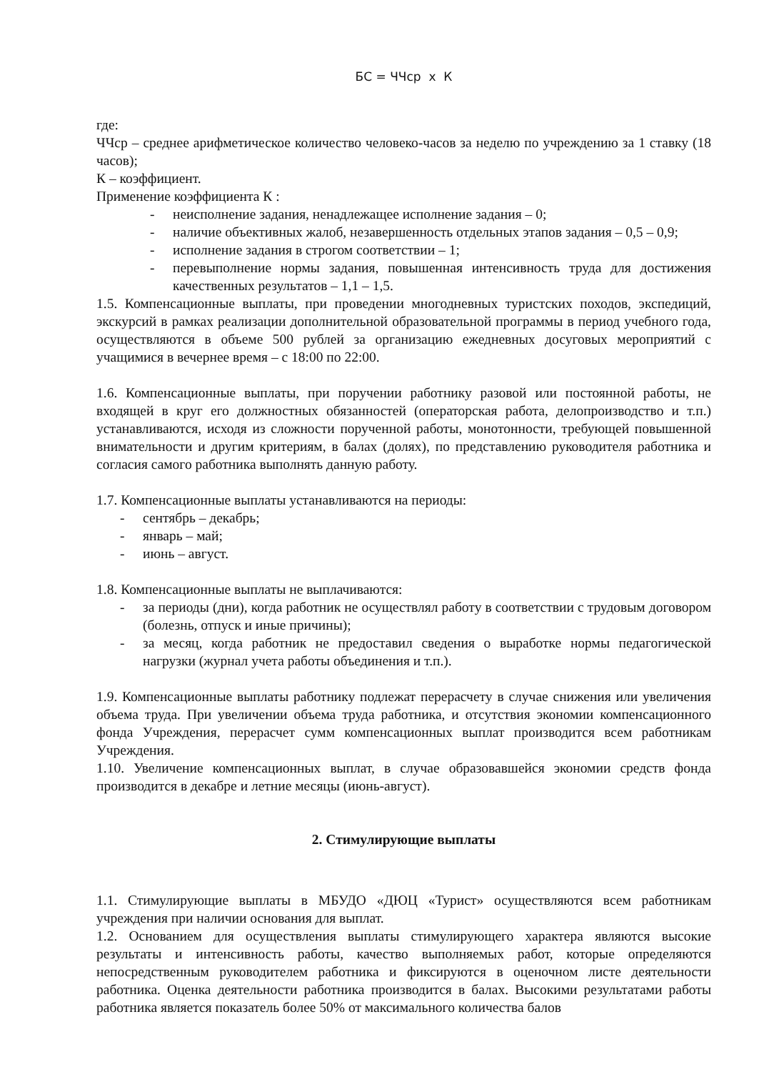БС = ЧЧср x К
где:
ЧЧср – среднее арифметическое количество человеко-часов за неделю по учреждению за 1 ставку (18 часов);
К – коэффициент.
Применение коэффициента К :
- неисполнение задания, ненадлежащее исполнение задания – 0;
- наличие объективных жалоб, незавершенность отдельных этапов задания – 0,5 – 0,9;
- исполнение задания в строгом соответствии – 1;
- перевыполнение нормы задания, повышенная интенсивность труда для достижения качественных результатов – 1,1 – 1,5.
1.5. Компенсационные выплаты, при проведении многодневных туристских походов, экспедиций, экскурсий в рамках реализации дополнительной образовательной программы в период учебного года, осуществляются в объеме 500 рублей за организацию ежедневных досуговых мероприятий с учащимися в вечернее время – с 18:00 по 22:00.
1.6. Компенсационные выплаты, при поручении работнику разовой или постоянной работы, не входящей в круг его должностных обязанностей (операторская работа, делопроизводство и т.п.) устанавливаются, исходя из сложности порученной работы, монотонности, требующей повышенной внимательности и другим критериям, в балах (долях), по представлению руководителя работника и согласия самого работника выполнять данную работу.
1.7. Компенсационные выплаты устанавливаются на периоды:
- сентябрь – декабрь;
- январь – май;
- июнь – август.
1.8. Компенсационные выплаты не выплачиваются:
- за периоды (дни), когда работник не осуществлял работу в соответствии с трудовым договором (болезнь, отпуск и иные причины);
- за месяц, когда работник не предоставил сведения о выработке нормы педагогической нагрузки (журнал учета работы объединения и т.п.).
1.9. Компенсационные выплаты работнику подлежат перерасчету в случае снижения или увеличения объема труда. При увеличении объема труда работника, и отсутствия экономии компенсационного фонда Учреждения, перерасчет сумм компенсационных выплат производится всем работникам Учреждения.
1.10. Увеличение компенсационных выплат, в случае образовавшейся экономии средств фонда производится в декабре и летние месяцы (июнь-август).
2. Стимулирующие выплаты
1.1. Стимулирующие выплаты в МБУДО «ДЮЦ «Турист» осуществляются всем работникам учреждения при наличии основания для выплат.
1.2. Основанием для осуществления выплаты стимулирующего характера являются высокие результаты и интенсивность работы, качество выполняемых работ, которые определяются непосредственным руководителем работника и фиксируются в оценочном листе деятельности работника. Оценка деятельности работника производится в балах. Высокими результатами работы работника является показатель более 50% от максимального количества балов